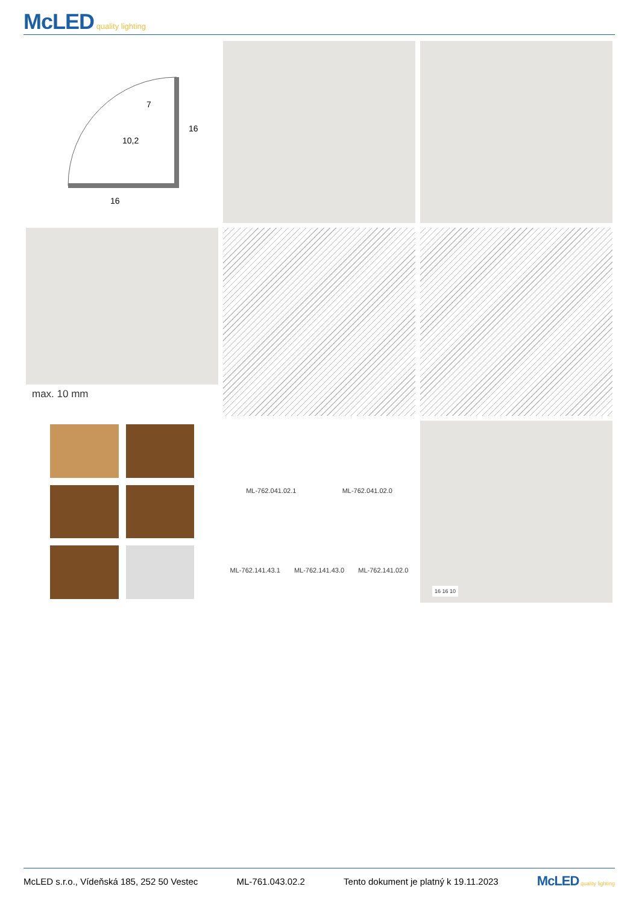McLED quality lighting
16
16
10,2
7
max. 10 mm
ML-762.041.02.1 ML-762.041.02.0
ML-762.141.43.1 ML-762.141.43.0 ML-762.141.02.0
16 16 10
McLED s.r.o., Vídeňská 185, 252 50 Vestec ML-761.043.02.2 Tento dokument je platný k 19.11.2023 McLED quality lighting